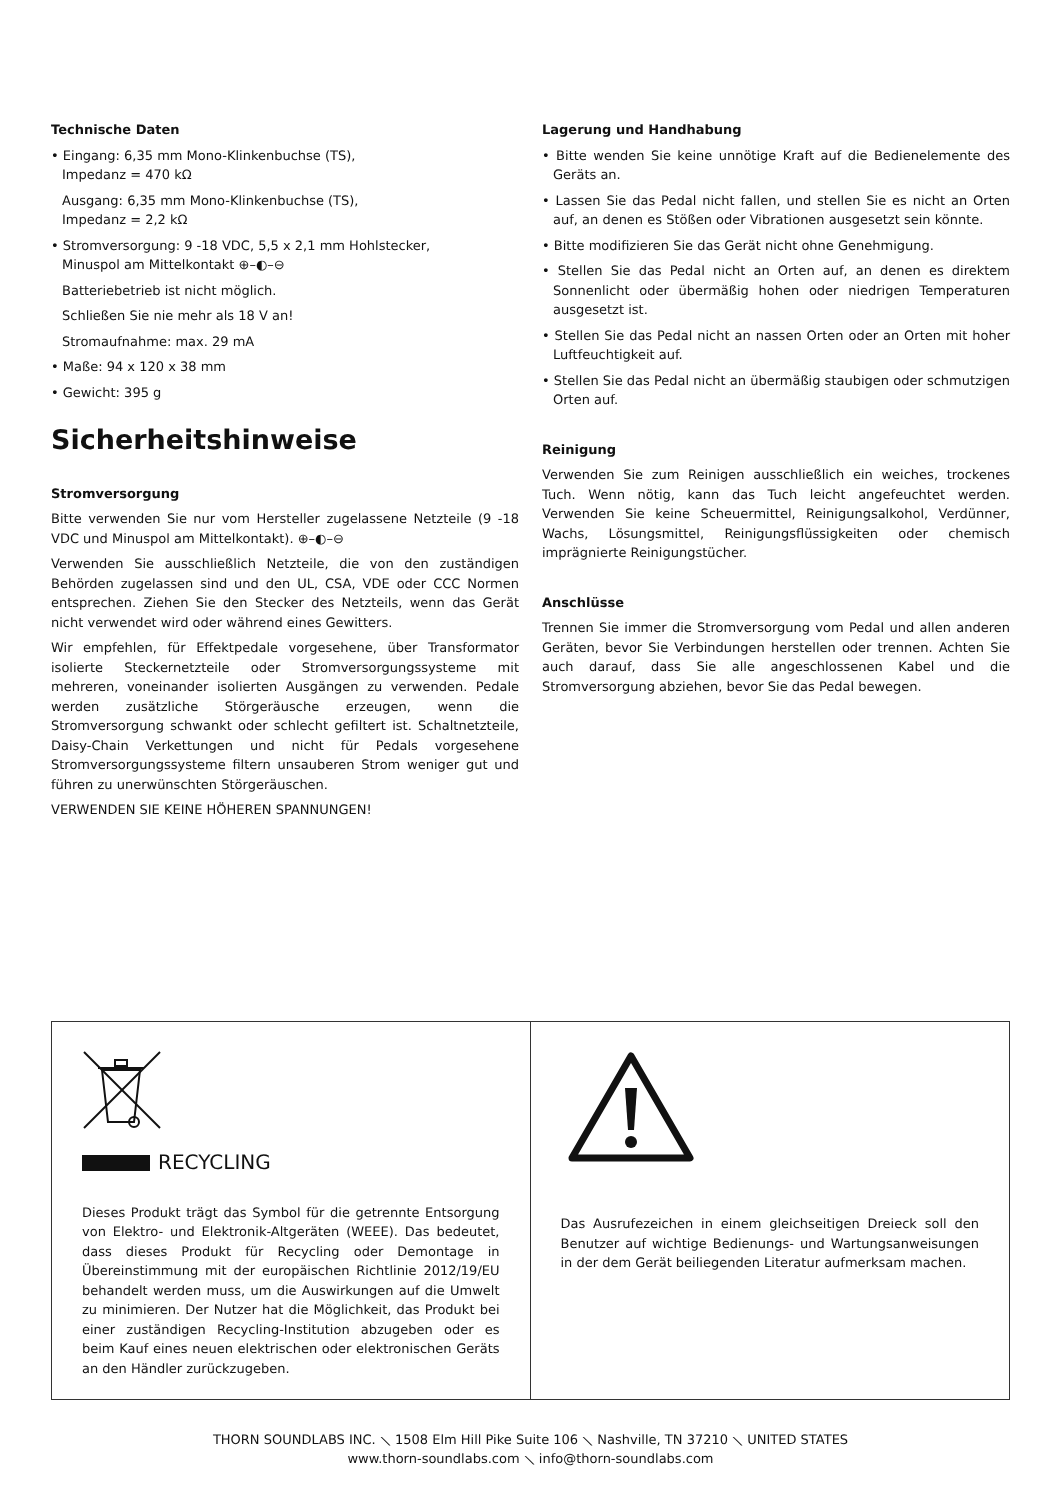Technische Daten
• Eingang: 6,35 mm Mono-Klinkenbuchse (TS),
Impedanz = 470 kΩ
Ausgang: 6,35 mm Mono-Klinkenbuchse (TS),
Impedanz = 2,2 kΩ
• Stromversorgung: 9 -18 VDC, 5,5 x 2,1 mm Hohlstecker,
Minuspol am Mittelkontakt ⊕–◐–⊖
Batteriebetrieb ist nicht möglich.
Schließen Sie nie mehr als 18 V an!
Stromaufnahme: max. 29 mA
• Maße: 94 x 120 x 38 mm
• Gewicht: 395 g
Sicherheitshinweise
Stromversorgung
Bitte verwenden Sie nur vom Hersteller zugelassene Netzteile (9 -18 VDC und Minuspol am Mittelkontakt). ⊕–◐–⊖
Verwenden Sie ausschließlich Netzteile, die von den zuständigen Behörden zugelassen sind und den UL, CSA, VDE oder CCC Normen entsprechen. Ziehen Sie den Stecker des Netzteils, wenn das Gerät nicht verwendet wird oder während eines Gewitters.
Wir empfehlen, für Effektpedale vorgesehene, über Transformator isolierte Steckernetzteile oder Stromversorgungssysteme mit mehreren, voneinander isolierten Ausgängen zu verwenden. Pedale werden zusätzliche Störgeräusche erzeugen, wenn die Stromversorgung schwankt oder schlecht gefiltert ist. Schaltnetzteile, Daisy-Chain Verkettungen und nicht für Pedals vorgesehene Stromversorgungssysteme filtern unsauberen Strom weniger gut und führen zu unerwünschten Störgeräuschen.
VERWENDEN SIE KEINE HÖHEREN SPANNUNGEN!
Lagerung und Handhabung
• Bitte wenden Sie keine unnötige Kraft auf die Bedienelemente des Geräts an.
• Lassen Sie das Pedal nicht fallen, und stellen Sie es nicht an Orten auf, an denen es Stößen oder Vibrationen ausgesetzt sein könnte.
• Bitte modifizieren Sie das Gerät nicht ohne Genehmigung.
• Stellen Sie das Pedal nicht an Orten auf, an denen es direktem Sonnenlicht oder übermäßig hohen oder niedrigen Temperaturen ausgesetzt ist.
• Stellen Sie das Pedal nicht an nassen Orten oder an Orten mit hoher Luftfeuchtigkeit auf.
• Stellen Sie das Pedal nicht an übermäßig staubigen oder schmutzigen Orten auf.
Reinigung
Verwenden Sie zum Reinigen ausschließlich ein weiches, trockenes Tuch. Wenn nötig, kann das Tuch leicht angefeuchtet werden. Verwenden Sie keine Scheuermittel, Reinigungsalkohol, Verdünner, Wachs, Lösungsmittel, Reinigungsflüssigkeiten oder chemisch imprägnierte Reinigungstücher.
Anschlüsse
Trennen Sie immer die Stromversorgung vom Pedal und allen anderen Geräten, bevor Sie Verbindungen herstellen oder trennen. Achten Sie auch darauf, dass Sie alle angeschlossenen Kabel und die Stromversorgung abziehen, bevor Sie das Pedal bewegen.
RECYCLING
Dieses Produkt trägt das Symbol für die getrennte Entsorgung von Elektro- und Elektronik-Altgeräten (WEEE). Das bedeutet, dass dieses Produkt für Recycling oder Demontage in Übereinstimmung mit der europäischen Richtlinie 2012/19/EU behandelt werden muss, um die Auswirkungen auf die Umwelt zu minimieren. Der Nutzer hat die Möglichkeit, das Produkt bei einer zuständigen Recycling-Institution abzugeben oder es beim Kauf eines neuen elektrischen oder elektronischen Geräts an den Händler zurückzugeben.
Das Ausrufezeichen in einem gleichseitigen Dreieck soll den Benutzer auf wichtige Bedienungs- und Wartungsanweisungen in der dem Gerät beiliegenden Literatur aufmerksam machen.
THORN SOUNDLABS INC. ⟍ 1508 Elm Hill Pike Suite 106 ⟍ Nashville, TN 37210 ⟍ UNITED STATES
www.thorn-soundlabs.com ⟍ info@thorn-soundlabs.com